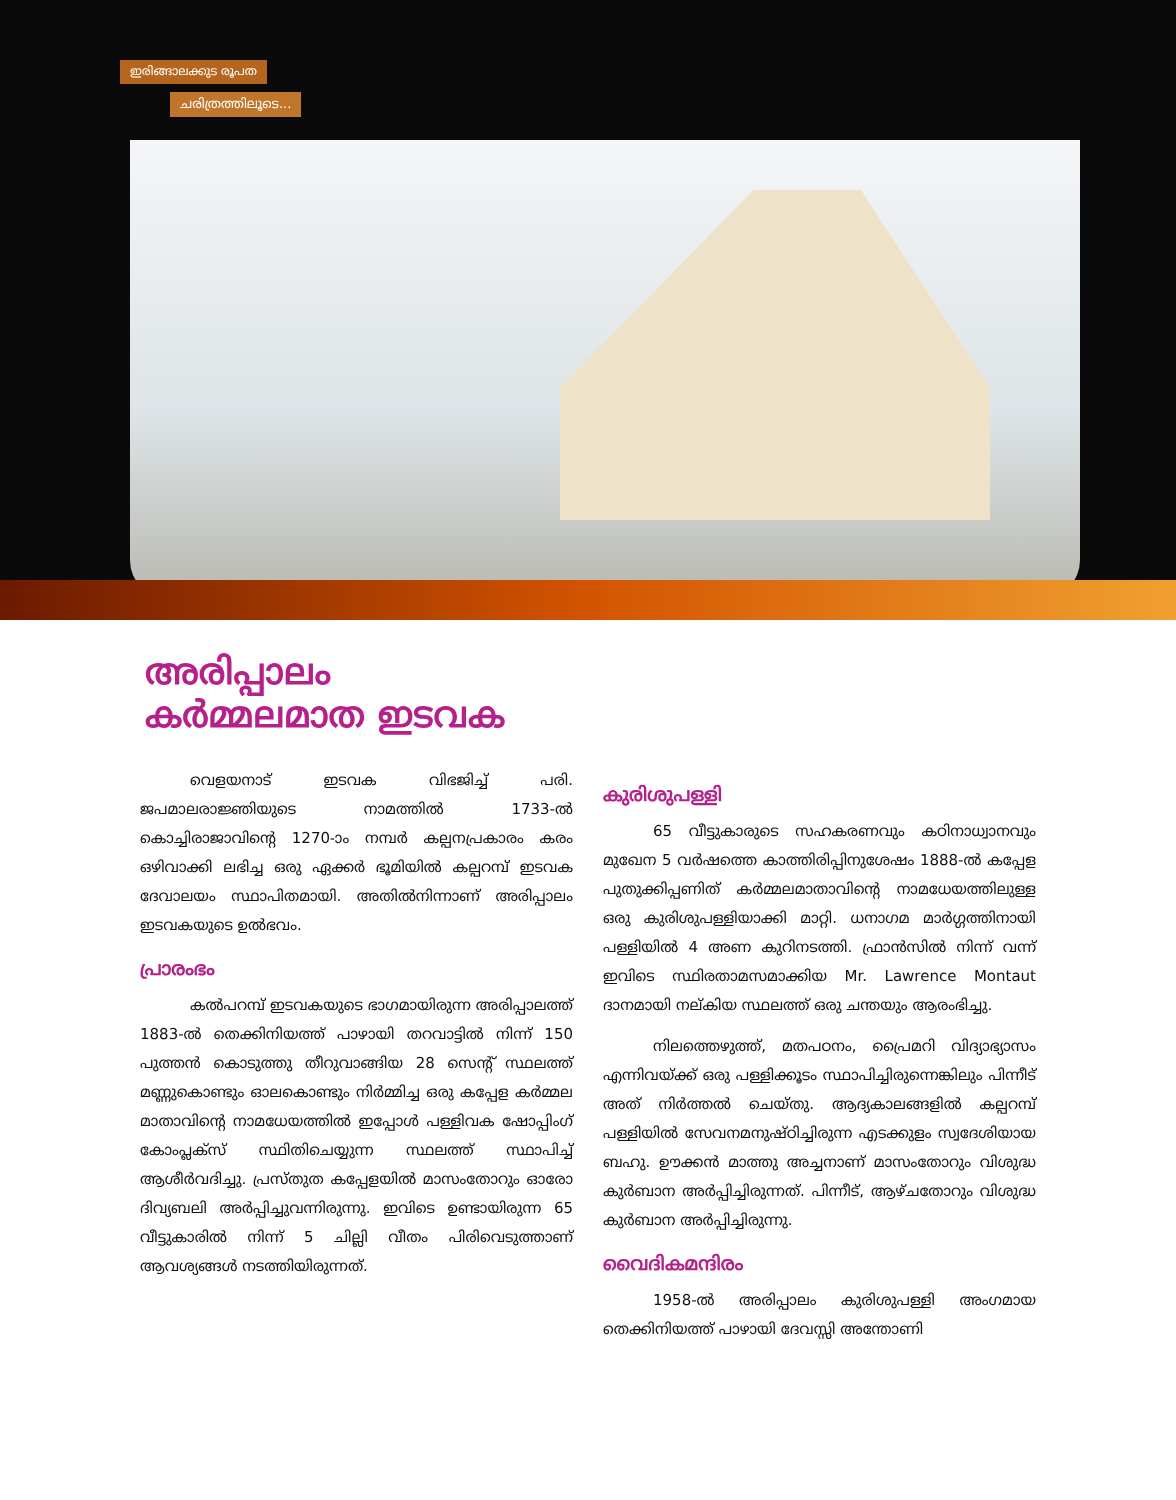ഇരിങ്ങാലക്കുട രൂപത
ചരിത്രത്തിലൂടെ...
അരിപ്പാലം
കർമ്മലമാത ഇടവക
വെളയനാട് ഇടവക വിഭജിച്ച് പരി. ജപമാലരാജ്ഞിയുടെ നാമത്തിൽ 1733-ൽ കൊച്ചിരാജാവിന്റെ 1270-ാം നമ്പർ കല്പനപ്രകാരം കരം ഒഴിവാക്കി ലഭിച്ച ഒരു ഏക്കർ ഭൂമിയിൽ കല്പറമ്പ് ഇടവക ദേവാലയം സ്ഥാപിതമായി. അതിൽനിന്നാണ് അരിപ്പാലം ഇടവകയുടെ ഉൽഭവം.
പ്രാരംഭം
കൽപറമ്പ് ഇടവകയുടെ ഭാഗമായിരുന്ന അരിപ്പാലത്ത് 1883-ൽ തെക്കിനിയത്ത് പാഴായി തറവാട്ടിൽ നിന്ന് 150 പുത്തൻ കൊടുത്തു തീറുവാങ്ങിയ 28 സെന്റ് സ്ഥലത്ത് മണ്ണുകൊണ്ടും ഓലകൊണ്ടും നിർമ്മിച്ച ഒരു കപ്പേള കർമ്മല മാതാവിന്റെ നാമധേയത്തിൽ ഇപ്പോൾ പള്ളിവക ഷോപ്പിംഗ് കോംപ്ലക്സ് സ്ഥിതിചെയ്യുന്ന സ്ഥലത്ത് സ്ഥാപിച്ച് ആശീർവദിച്ചു. പ്രസ്തുത കപ്പേളയിൽ മാസംതോറും ഓരോ ദിവ്യബലി അർപ്പിച്ചുവന്നിരുന്നു. ഇവിടെ ഉണ്ടായിരുന്ന 65 വീട്ടുകാരിൽ നിന്ന് 5 ചില്ലി വീതം പിരിവെടുത്താണ് ആവശ്യങ്ങൾ നടത്തിയിരുന്നത്.
കുരിശുപള്ളി
65 വീട്ടുകാരുടെ സഹകരണവും കഠിനാധ്വാനവും മുഖേന 5 വർഷത്തെ കാത്തിരിപ്പിനുശേഷം 1888-ൽ കപ്പേള പുതുക്കിപ്പണിത് കർമ്മലമാതാവിന്റെ നാമധേയത്തിലുള്ള ഒരു കുരിശുപള്ളിയാക്കി മാറ്റി. ധനാഗമ മാർഗ്ഗത്തിനായി പള്ളിയിൽ 4 അണ കുറിനടത്തി. ഫ്രാൻസിൽ നിന്ന് വന്ന് ഇവിടെ സ്ഥിരതാമസമാക്കിയ Mr. Lawrence Montaut ദാനമായി നല്കിയ സ്ഥലത്ത് ഒരു ചന്തയും ആരംഭിച്ചു.
നിലത്തെഴുത്ത്, മതപഠനം, പ്രൈമറി വിദ്യാഭ്യാസം എന്നിവയ്ക്ക് ഒരു പള്ളിക്കൂടം സ്ഥാപിച്ചിരുന്നെങ്കിലും പിന്നീട് അത് നിർത്തൽ ചെയ്തു. ആദ്യകാലങ്ങളിൽ കല്പറമ്പ് പള്ളിയിൽ സേവനമനുഷ്ഠിച്ചിരുന്ന എടക്കുളം സ്വദേശിയായ ബഹു. ഊക്കൻ മാത്തു അച്ചനാണ് മാസംതോറും വിശുദ്ധ കുർബാന അർപ്പിച്ചിരുന്നത്. പിന്നീട്, ആഴ്ചതോറും വിശുദ്ധ കുർബാന അർപ്പിച്ചിരുന്നു.
വൈദികമന്ദിരം
1958-ൽ അരിപ്പാലം കുരിശുപള്ളി അംഗമായ തെക്കിനിയത്ത് പാഴായി ദേവസ്സി അന്തോണി